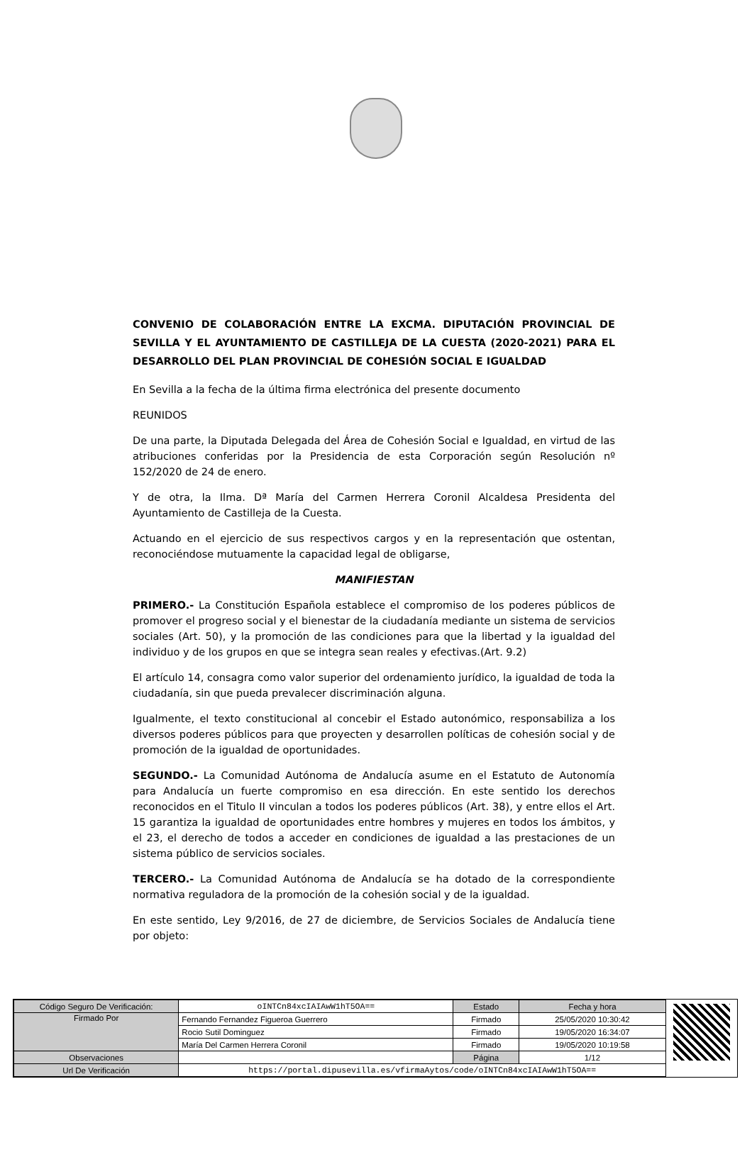CONVENIO DE COLABORACIÓN ENTRE LA EXCMA. DIPUTACIÓN PROVINCIAL DE SEVILLA Y EL AYUNTAMIENTO DE CASTILLEJA DE LA CUESTA (2020-2021) PARA EL DESARROLLO DEL PLAN PROVINCIAL DE COHESIÓN SOCIAL E IGUALDAD
En Sevilla a la fecha de la última firma electrónica del presente documento
REUNIDOS
De una parte, la Diputada Delegada del Área de Cohesión Social e Igualdad, en virtud de las atribuciones conferidas por la Presidencia de esta Corporación según Resolución nº 152/2020 de 24 de enero.
Y de otra, la Ilma. Dª María del Carmen Herrera Coronil Alcaldesa Presidenta del Ayuntamiento de Castilleja de la Cuesta.
Actuando en el ejercicio de sus respectivos cargos y en la representación que ostentan, reconociéndose mutuamente la capacidad legal de obligarse,
MANIFIESTAN
PRIMERO.- La Constitución Española establece el compromiso de los poderes públicos de promover el progreso social y el bienestar de la ciudadanía mediante un sistema de servicios sociales (Art. 50), y la promoción de las condiciones para que la libertad y la igualdad del individuo y de los grupos en que se integra sean reales y efectivas.(Art. 9.2)
El artículo 14, consagra como valor superior del ordenamiento jurídico, la igualdad de toda la ciudadanía, sin que pueda prevalecer discriminación alguna.
Igualmente, el texto constitucional al concebir el Estado autonómico, responsabiliza a los diversos poderes públicos para que proyecten y desarrollen políticas de cohesión social y de promoción de la igualdad de oportunidades.
SEGUNDO.- La Comunidad Autónoma de Andalucía asume en el Estatuto de Autonomía para Andalucía un fuerte compromiso en esa dirección. En este sentido los derechos reconocidos en el Titulo II vinculan a todos los poderes públicos (Art. 38), y entre ellos el Art. 15 garantiza la igualdad de oportunidades entre hombres y mujeres en todos los ámbitos, y el 23, el derecho de todos a acceder en condiciones de igualdad a las prestaciones de un sistema público de servicios sociales.
TERCERO.- La Comunidad Autónoma de Andalucía se ha dotado de la correspondiente normativa reguladora de la promoción de la cohesión social y de la igualdad.
En este sentido, Ley 9/2016, de 27 de diciembre, de Servicios Sociales de Andalucía tiene por objeto:
| Código Seguro De Verificación: | oINTCn84xcIAIAwW1hT5OA== | Estado | Fecha y hora |
| Firmado Por | Fernando Fernandez Figueroa Guerrero | Firmado | 25/05/2020 10:30:42 |
| | Rocio Sutil Dominguez | Firmado | 19/05/2020 16:34:07 |
| | María Del Carmen Herrera Coronil | Firmado | 19/05/2020 10:19:58 |
| Observaciones | | Página | 1/12 |
| Url De Verificación | https://portal.dipusevilla.es/vfirmaAytos/code/oINTCn84xcIAIAwW1hT5OA== | | |